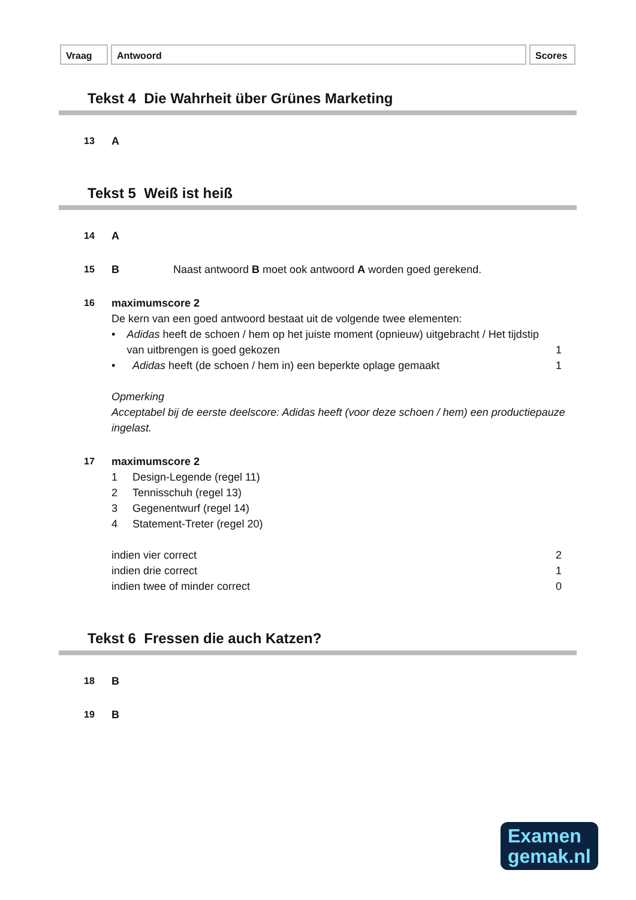Vraag Antwoord Scores
Tekst 4 Die Wahrheit über Grünes Marketing
13 A
Tekst 5 Weiß ist heiß
14 A
15 B Naast antwoord B moet ook antwoord A worden goed gerekend.
16 maximumscore 2
De kern van een goed antwoord bestaat uit de volgende twee elementen:
• Adidas heeft de schoen / hem op het juiste moment (opnieuw) uitgebracht / Het tijdstip van uitbrengen is goed gekozen
1
• Adidas heeft (de schoen / hem in) een beperkte oplage gemaakt
1
Opmerking
Acceptabel bij de eerste deelscore: Adidas heeft (voor deze schoen / hem) een productiepauze ingelast.
17 maximumscore 2
1 Design-Legende (regel 11)
2 Tennisschuh (regel 13)
3 Gegenentwurf (regel 14)
4 Statement-Treter (regel 20)
indien vier correct 2
indien drie correct 1
indien twee of minder correct 0
Tekst 6 Fressen die auch Katzen?
18 B
19 B
Examen
gemak.nl